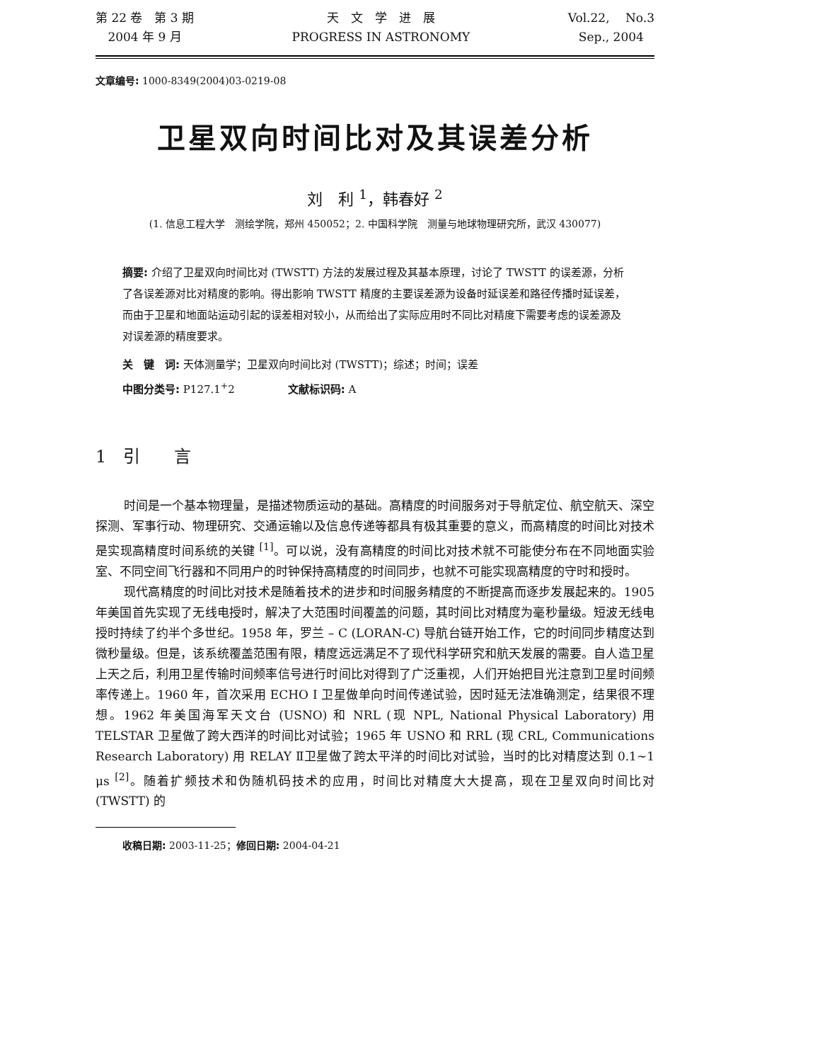第 22 卷　第 3 期
2004 年 9 月
天　文　学　进　展
PROGRESS IN ASTRONOMY
Vol.22,　 No.3
Sep., 2004
文章编号: 1000-8349(2004)03-0219-08
卫星双向时间比对及其误差分析
刘　利 <sup>1</sup>，韩春好 <sup>2</sup>
(1. 信息工程大学　测绘学院，郑州 450052；2. 中国科学院　测量与地球物理研究所，武汉 430077)
摘要: 介绍了卫星双向时间比对 (TWSTT) 方法的发展过程及其基本原理，讨论了 TWSTT 的误差源，分析了各误差源对比对精度的影响。得出影响 TWSTT 精度的主要误差源为设备时延误差和路径传播时延误差，而由于卫星和地面站运动引起的误差相对较小，从而给出了实际应用时不同比对精度下需要考虑的误差源及对误差源的精度要求。
关　键　词: 天体测量学；卫星双向时间比对 (TWSTT)；综述；时间；误差
中图分类号: P127.1<sup>+</sup>2　　　　　文献标识码: A
1　引　　言
时间是一个基本物理量，是描述物质运动的基础。高精度的时间服务对于导航定位、航空航天、深空探测、军事行动、物理研究、交通运输以及信息传递等都具有极其重要的意义，而高精度的时间比对技术是实现高精度时间系统的关键 <sup>[1]</sup>。可以说，没有高精度的时间比对技术就不可能使分布在不同地面实验室、不同空间飞行器和不同用户的时钟保持高精度的时间同步，也就不可能实现高精度的守时和授时。
现代高精度的时间比对技术是随着技术的进步和时间服务精度的不断提高而逐步发展起来的。1905 年美国首先实现了无线电授时，解决了大范围时间覆盖的问题，其时间比对精度为毫秒量级。短波无线电授时持续了约半个多世纪。1958 年，罗兰 – C (LORAN-C) 导航台链开始工作，它的时间同步精度达到微秒量级。但是，该系统覆盖范围有限，精度远远满足不了现代科学研究和航天发展的需要。自人造卫星上天之后，利用卫星传输时间频率信号进行时间比对得到了广泛重视，人们开始把目光注意到卫星时间频率传递上。1960 年，首次采用 ECHO I 卫星做单向时间传递试验，因时延无法准确测定，结果很不理想。1962 年美国海军天文台 (USNO) 和 NRL (现 NPL, National Physical Laboratory) 用 TELSTAR 卫星做了跨大西洋的时间比对试验；1965 年 USNO 和 RRL (现 CRL, Communications Research Laboratory) 用 RELAY Ⅱ卫星做了跨太平洋的时间比对试验，当时的比对精度达到 0.1~1 μs <sup>[2]</sup>。随着扩频技术和伪随机码技术的应用，时间比对精度大大提高，现在卫星双向时间比对 (TWSTT) 的
收稿日期: 2003-11-25；修回日期: 2004-04-21